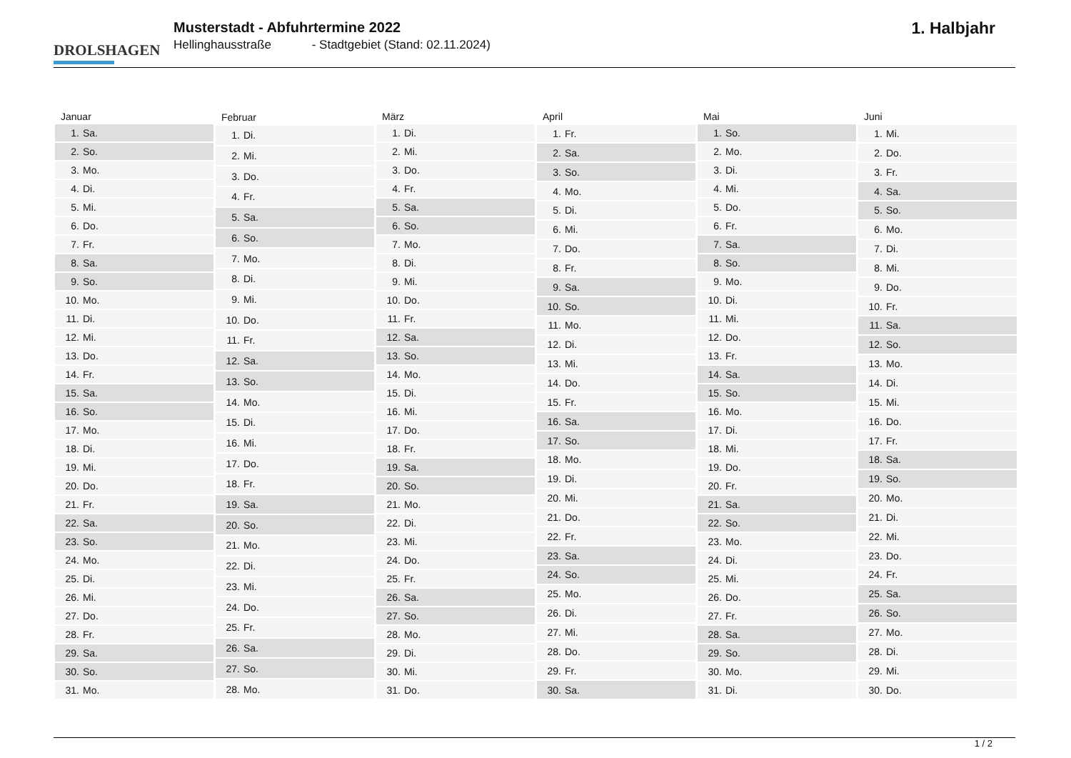DROLSHAGEN
Musterstadt - Abfuhrtermine 2022
Hellinghausstraße - Stadtgebiet (Stand: 02.11.2024)
1. Halbjahr
| Januar | |
| --- | --- |
| 1. | Sa. |
| 2. | So. |
| 3. | Mo. |
| 4. | Di. |
| 5. | Mi. |
| 6. | Do. |
| 7. | Fr. |
| 8. | Sa. |
| 9. | So. |
| 10. | Mo. |
| 11. | Di. |
| 12. | Mi. |
| 13. | Do. |
| 14. | Fr. |
| 15. | Sa. |
| 16. | So. |
| 17. | Mo. |
| 18. | Di. |
| 19. | Mi. |
| 20. | Do. |
| 21. | Fr. |
| 22. | Sa. |
| 23. | So. |
| 24. | Mo. |
| 25. | Di. |
| 26. | Mi. |
| 27. | Do. |
| 28. | Fr. |
| 29. | Sa. |
| 30. | So. |
| 31. | Mo. |
| Februar | |
| --- | --- |
| 1. | Di. |
| 2. | Mi. |
| 3. | Do. |
| 4. | Fr. |
| 5. | Sa. |
| 6. | So. |
| 7. | Mo. |
| 8. | Di. |
| 9. | Mi. |
| 10. | Do. |
| 11. | Fr. |
| 12. | Sa. |
| 13. | So. |
| 14. | Mo. |
| 15. | Di. |
| 16. | Mi. |
| 17. | Do. |
| 18. | Fr. |
| 19. | Sa. |
| 20. | So. |
| 21. | Mo. |
| 22. | Di. |
| 23. | Mi. |
| 24. | Do. |
| 25. | Fr. |
| 26. | Sa. |
| 27. | So. |
| 28. | Mo. |
| März | |
| --- | --- |
| 1. | Di. |
| 2. | Mi. |
| 3. | Do. |
| 4. | Fr. |
| 5. | Sa. |
| 6. | So. |
| 7. | Mo. |
| 8. | Di. |
| 9. | Mi. |
| 10. | Do. |
| 11. | Fr. |
| 12. | Sa. |
| 13. | So. |
| 14. | Mo. |
| 15. | Di. |
| 16. | Mi. |
| 17. | Do. |
| 18. | Fr. |
| 19. | Sa. |
| 20. | So. |
| 21. | Mo. |
| 22. | Di. |
| 23. | Mi. |
| 24. | Do. |
| 25. | Fr. |
| 26. | Sa. |
| 27. | So. |
| 28. | Mo. |
| 29. | Di. |
| 30. | Mi. |
| 31. | Do. |
| April | |
| --- | --- |
| 1. | Fr. |
| 2. | Sa. |
| 3. | So. |
| 4. | Mo. |
| 5. | Di. |
| 6. | Mi. |
| 7. | Do. |
| 8. | Fr. |
| 9. | Sa. |
| 10. | So. |
| 11. | Mo. |
| 12. | Di. |
| 13. | Mi. |
| 14. | Do. |
| 15. | Fr. |
| 16. | Sa. |
| 17. | So. |
| 18. | Mo. |
| 19. | Di. |
| 20. | Mi. |
| 21. | Do. |
| 22. | Fr. |
| 23. | Sa. |
| 24. | So. |
| 25. | Mo. |
| 26. | Di. |
| 27. | Mi. |
| 28. | Do. |
| 29. | Fr. |
| 30. | Sa. |
| Mai | |
| --- | --- |
| 1. | So. |
| 2. | Mo. |
| 3. | Di. |
| 4. | Mi. |
| 5. | Do. |
| 6. | Fr. |
| 7. | Sa. |
| 8. | So. |
| 9. | Mo. |
| 10. | Di. |
| 11. | Mi. |
| 12. | Do. |
| 13. | Fr. |
| 14. | Sa. |
| 15. | So. |
| 16. | Mo. |
| 17. | Di. |
| 18. | Mi. |
| 19. | Do. |
| 20. | Fr. |
| 21. | Sa. |
| 22. | So. |
| 23. | Mo. |
| 24. | Di. |
| 25. | Mi. |
| 26. | Do. |
| 27. | Fr. |
| 28. | Sa. |
| 29. | So. |
| 30. | Mo. |
| 31. | Di. |
| Juni | |
| --- | --- |
| 1. | Mi. |
| 2. | Do. |
| 3. | Fr. |
| 4. | Sa. |
| 5. | So. |
| 6. | Mo. |
| 7. | Di. |
| 8. | Mi. |
| 9. | Do. |
| 10. | Fr. |
| 11. | Sa. |
| 12. | So. |
| 13. | Mo. |
| 14. | Di. |
| 15. | Mi. |
| 16. | Do. |
| 17. | Fr. |
| 18. | Sa. |
| 19. | So. |
| 20. | Mo. |
| 21. | Di. |
| 22. | Mi. |
| 23. | Do. |
| 24. | Fr. |
| 25. | Sa. |
| 26. | So. |
| 27. | Mo. |
| 28. | Di. |
| 29. | Mi. |
| 30. | Do. |
1 / 2